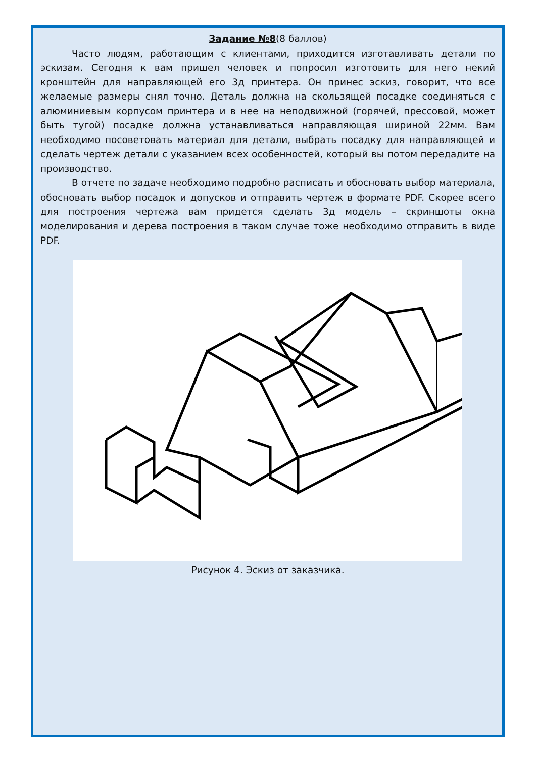Задание №8(8 баллов)
Часто людям, работающим с клиентами, приходится изготавливать детали по эскизам. Сегодня к вам пришел человек и попросил изготовить для него некий кронштейн для направляющей его 3д принтера. Он принес эскиз, говорит, что все желаемые размеры снял точно. Деталь должна на скользящей посадке соединяться с алюминиевым корпусом принтера и в нее на неподвижной (горячей, прессовой, может быть тугой) посадке должна устанавливаться направляющая шириной 22мм. Вам необходимо посоветовать материал для детали, выбрать посадку для направляющей и сделать чертеж детали с указанием всех особенностей, который вы потом передадите на производство.
В отчете по задаче необходимо подробно расписать и обосновать выбор материала, обосновать выбор посадок и допусков и отправить чертеж в формате PDF. Скорее всего для построения чертежа вам придется сделать 3д модель – скриншоты окна моделирования и дерева построения в таком случае тоже необходимо отправить в виде PDF.
22 20 15 20 5 10 20 40 40 60 A
Рисунок 4. Эскиз от заказчика.